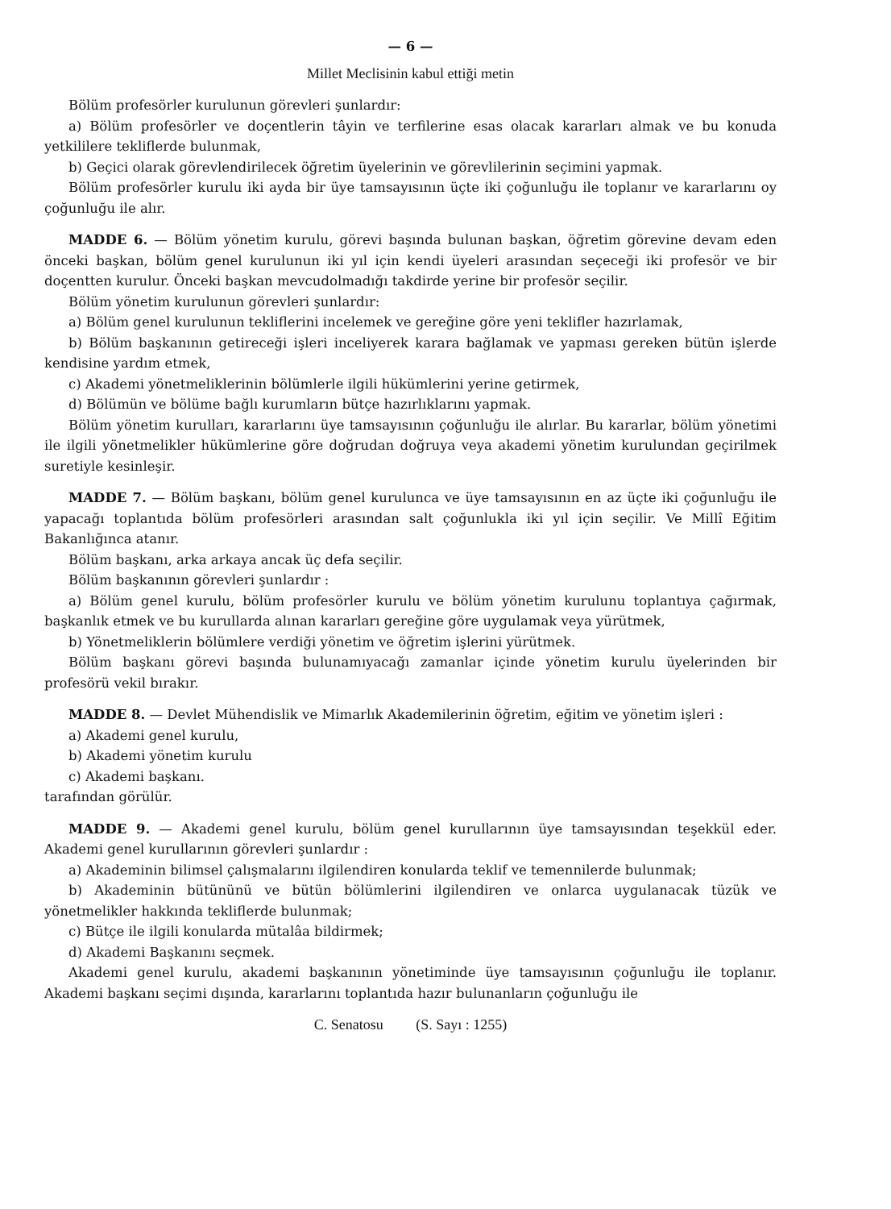— 6 —
Millet Meclisinin kabul ettiği metin
Bölüm profesörler kurulunun görevleri şunlardır:
a) Bölüm profesörler ve doçentlerin tâyin ve terfilerine esas olacak kararları almak ve bu konuda yetkililere tekliflerde bulunmak,
b) Geçici olarak görevlendirilecek öğretim üyelerinin ve görevlilerinin seçimini yapmak.
Bölüm profesörler kurulu iki ayda bir üye tamsayısının üçte iki çoğunluğu ile toplanır ve kararlarını oy çoğunluğu ile alır.
MADDE 6. — Bölüm yönetim kurulu, görevi başında bulunan başkan, öğretim görevine devam eden önceki başkan, bölüm genel kurulunun iki yıl için kendi üyeleri arasından seçeceği iki profesör ve bir doçentten kurulur. Önceki başkan mevcudolmadığı takdirde yerine bir profesör seçilir.
Bölüm yönetim kurulunun görevleri şunlardır:
a) Bölüm genel kurulunun tekliflerini incelemek ve gereğine göre yeni teklifler hazırlamak,
b) Bölüm başkanının getireceği işleri inceliyerek karara bağlamak ve yapması gereken bütün işlerde kendisine yardım etmek,
c) Akademi yönetmeliklerinin bölümlerle ilgili hükümlerini yerine getirmek,
d) Bölümün ve bölüme bağlı kurumların bütçe hazırlıklarını yapmak.
Bölüm yönetim kurulları, kararlarını üye tamsayısının çoğunluğu ile alırlar. Bu kararlar, bölüm yönetimi ile ilgili yönetmelikler hükümlerine göre doğrudan doğruya veya akademi yönetim kurulundan geçirilmek suretiyle kesinleşir.
MADDE 7. — Bölüm başkanı, bölüm genel kurulunca ve üye tamsayısının en az üçte iki çoğunluğu ile yapacağı toplantıda bölüm profesörleri arasından salt çoğunlukla iki yıl için seçilir. Ve Millî Eğitim Bakanlığınca atanır.
Bölüm başkanı, arka arkaya ancak üç defa seçilir.
Bölüm başkanının görevleri şunlardır :
a) Bölüm genel kurulu, bölüm profesörler kurulu ve bölüm yönetim kurulunu toplantıya çağırmak, başkanlık etmek ve bu kurullarda alınan kararları gereğine göre uygulamak veya yürütmek,
b) Yönetmeliklerin bölümlere verdiği yönetim ve öğretim işlerini yürütmek.
Bölüm başkanı görevi başında bulunamıyacağı zamanlar içinde yönetim kurulu üyelerinden bir profesörü vekil bırakır.
MADDE 8. — Devlet Mühendislik ve Mimarlık Akademilerinin öğretim, eğitim ve yönetim işleri :
a) Akademi genel kurulu,
b) Akademi yönetim kurulu
c) Akademi başkanı.
tarafından görülür.
MADDE 9. — Akademi genel kurulu, bölüm genel kurullarının üye tamsayısından teşekkül eder. Akademi genel kurullarının görevleri şunlardır :
a) Akademinin bilimsel çalışmalarını ilgilendiren konularda teklif ve temennilerde bulunmak;
b) Akademinin bütününü ve bütün bölümlerini ilgilendiren ve onlarca uygulanacak tüzük ve yönetmelikler hakkında tekliflerde bulunmak;
c) Bütçe ile ilgili konularda mütalâa bildirmek;
d) Akademi Başkanını seçmek.
Akademi genel kurulu, akademi başkanının yönetiminde üye tamsayısının çoğunluğu ile toplanır. Akademi başkanı seçimi dışında, kararlarını toplantıda hazır bulunanların çoğunluğu ile
C. Senatosu (S. Sayı : 1255)